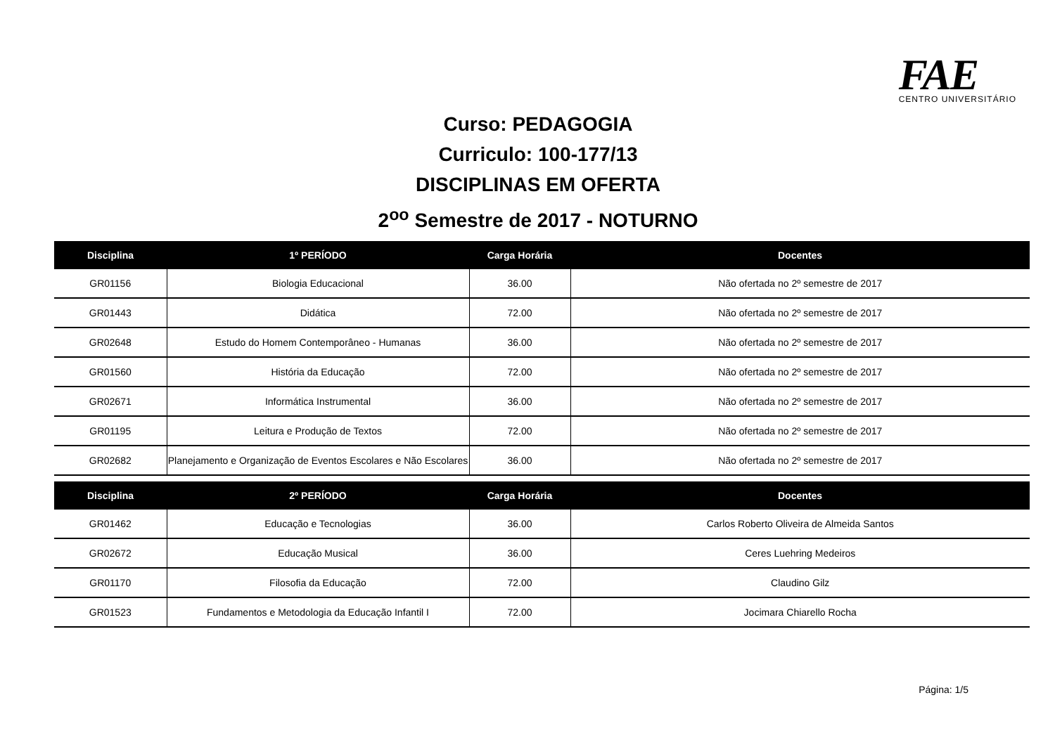FAE
CENTRO UNIVERSITÁRIO
Curso: PEDAGOGIA
Curriculo: 100-177/13
DISCIPLINAS EM OFERTA
2<sup>oo</sup> Semestre de 2017 - NOTURNO
| Disciplina | 1º PERÍODO | Carga Horária | Docentes |
| --- | --- | --- | --- |
| GR01156 | Biologia Educacional | 36.00 | Não ofertada no 2º semestre de 2017 |
| GR01443 | Didática | 72.00 | Não ofertada no 2º semestre de 2017 |
| GR02648 | Estudo do Homem Contemporâneo - Humanas | 36.00 | Não ofertada no 2º semestre de 2017 |
| GR01560 | História da Educação | 72.00 | Não ofertada no 2º semestre de 2017 |
| GR02671 | Informática Instrumental | 36.00 | Não ofertada no 2º semestre de 2017 |
| GR01195 | Leitura e Produção de Textos | 72.00 | Não ofertada no 2º semestre de 2017 |
| GR02682 | Planejamento e Organização de Eventos Escolares e Não Escolares | 36.00 | Não ofertada no 2º semestre de 2017 |
| Disciplina | 2º PERÍODO | Carga Horária | Docentes |
| GR01462 | Educação e Tecnologias | 36.00 | Carlos Roberto Oliveira de Almeida Santos |
| GR02672 | Educação Musical | 36.00 | Ceres Luehring Medeiros |
| GR01170 | Filosofia da Educação | 72.00 | Claudino Gilz |
| GR01523 | Fundamentos e Metodologia da Educação Infantil I | 72.00 | Jocimara Chiarello Rocha |
Página: 1/5